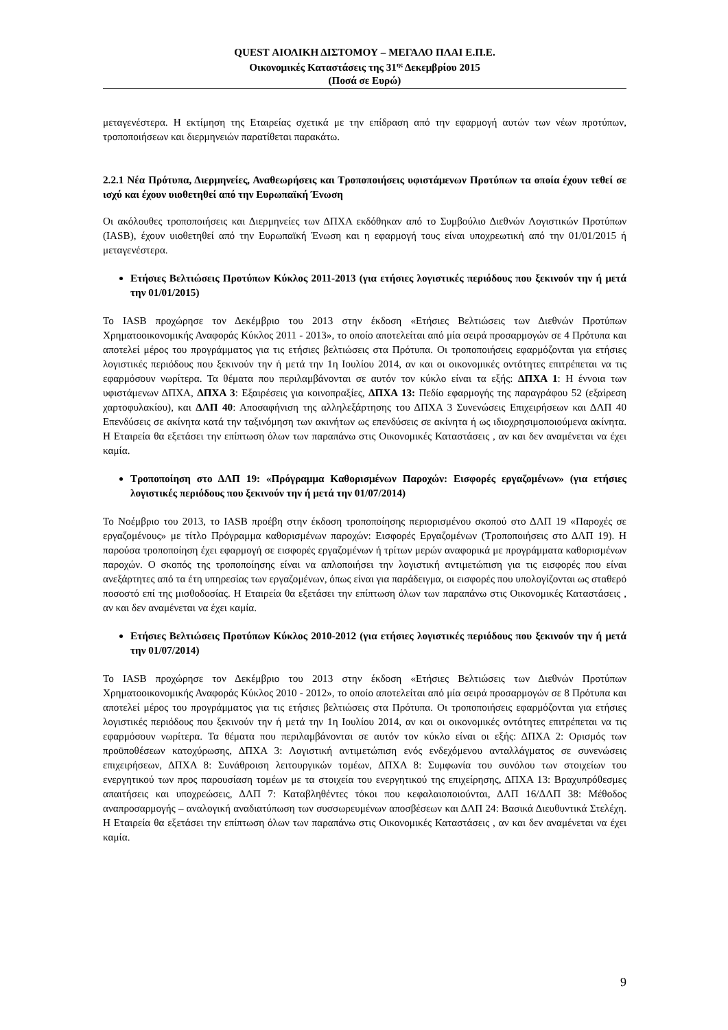QUEST ΑΙΟΛΙΚΗ ΔΙΣΤΟΜΟΥ – ΜΕΓΑΛΟ ΠΛΑΙ Ε.Π.Ε.
Οικονομικές Καταστάσεις της 31<sup>ης</sup> Δεκεμβρίου 2015
(Ποσά σε Ευρώ)
μεταγενέστερα. Η εκτίμηση της Εταιρείας σχετικά με την επίδραση από την εφαρμογή αυτών των νέων προτύπων, τροποποιήσεων και διερμηνειών παρατίθεται παρακάτω.
2.2.1 Νέα Πρότυπα, Διερμηνείες, Αναθεωρήσεις και Τροποποιήσεις υφιστάμενων Προτύπων τα οποία έχουν τεθεί σε ισχύ και έχουν υιοθετηθεί από την Ευρωπαϊκή Ένωση
Οι ακόλουθες τροποποιήσεις και Διερμηνείες των ΔΠΧΑ εκδόθηκαν από το Συμβούλιο Διεθνών Λογιστικών Προτύπων (IASB), έχουν υιοθετηθεί από την Ευρωπαϊκή Ένωση και η εφαρμογή τους είναι υποχρεωτική από την 01/01/2015 ή μεταγενέστερα.
Ετήσιες Βελτιώσεις Προτύπων Κύκλος 2011-2013 (για ετήσιες λογιστικές περιόδους που ξεκινούν την ή μετά την 01/01/2015)
Το IASB προχώρησε τον Δεκέμβριο του 2013 στην έκδοση «Ετήσιες Βελτιώσεις των Διεθνών Προτύπων Χρηματοοικονομικής Αναφοράς Κύκλος 2011 - 2013», το οποίο αποτελείται από μία σειρά προσαρμογών σε 4 Πρότυπα και αποτελεί μέρος του προγράμματος για τις ετήσιες βελτιώσεις στα Πρότυπα. Οι τροποποιήσεις εφαρμόζονται για ετήσιες λογιστικές περιόδους που ξεκινούν την ή μετά την 1η Ιουλίου 2014, αν και οι οικονομικές οντότητες επιτρέπεται να τις εφαρμόσουν νωρίτερα. Τα θέματα που περιλαμβάνονται σε αυτόν τον κύκλο είναι τα εξής: ΔΠΧΑ 1: Η έννοια των υφιστάμενων ΔΠΧΑ, ΔΠΧΑ 3: Εξαιρέσεις για κοινοπραξίες, ΔΠΧΑ 13: Πεδίο εφαρμογής της παραγράφου 52 (εξαίρεση χαρτοφυλακίου), και ΔΛΠ 40: Αποσαφήνιση της αλληλεξάρτησης του ΔΠΧΑ 3 Συνενώσεις Επιχειρήσεων και ΔΛΠ 40 Επενδύσεις σε ακίνητα κατά την ταξινόμηση των ακινήτων ως επενδύσεις σε ακίνητα ή ως ιδιοχρησιμοποιούμενα ακίνητα. Η Εταιρεία θα εξετάσει την επίπτωση όλων των παραπάνω στις Οικονομικές Καταστάσεις , αν και δεν αναμένεται να έχει καμία.
Τροποποίηση στο ΔΛΠ 19: «Πρόγραμμα Καθορισμένων Παροχών: Εισφορές εργαζομένων» (για ετήσιες λογιστικές περιόδους που ξεκινούν την ή μετά την 01/07/2014)
Το Νοέμβριο του 2013, το IASB προέβη στην έκδοση τροποποίησης περιορισμένου σκοπού στο ΔΛΠ 19 «Παροχές σε εργαζομένους» με τίτλο Πρόγραμμα καθορισμένων παροχών: Εισφορές Εργαζομένων (Τροποποιήσεις στο ΔΛΠ 19). Η παρούσα τροποποίηση έχει εφαρμογή σε εισφορές εργαζομένων ή τρίτων μερών αναφορικά με προγράμματα καθορισμένων παροχών. Ο σκοπός της τροποποίησης είναι να απλοποιήσει την λογιστική αντιμετώπιση για τις εισφορές που είναι ανεξάρτητες από τα έτη υπηρεσίας των εργαζομένων, όπως είναι για παράδειγμα, οι εισφορές που υπολογίζονται ως σταθερό ποσοστό επί της μισθοδοσίας. Η Εταιρεία θα εξετάσει την επίπτωση όλων των παραπάνω στις Οικονομικές Καταστάσεις , αν και δεν αναμένεται να έχει καμία.
Ετήσιες Βελτιώσεις Προτύπων Κύκλος 2010-2012 (για ετήσιες λογιστικές περιόδους που ξεκινούν την ή μετά την 01/07/2014)
Το IASB προχώρησε τον Δεκέμβριο του 2013 στην έκδοση «Ετήσιες Βελτιώσεις των Διεθνών Προτύπων Χρηματοοικονομικής Αναφοράς Κύκλος 2010 - 2012», το οποίο αποτελείται από μία σειρά προσαρμογών σε 8 Πρότυπα και αποτελεί μέρος του προγράμματος για τις ετήσιες βελτιώσεις στα Πρότυπα. Οι τροποποιήσεις εφαρμόζονται για ετήσιες λογιστικές περιόδους που ξεκινούν την ή μετά την 1η Ιουλίου 2014, αν και οι οικονομικές οντότητες επιτρέπεται να τις εφαρμόσουν νωρίτερα. Τα θέματα που περιλαμβάνονται σε αυτόν τον κύκλο είναι οι εξής: ΔΠΧΑ 2: Ορισμός των προϋποθέσεων κατοχύρωσης, ΔΠΧΑ 3: Λογιστική αντιμετώπιση ενός ενδεχόμενου ανταλλάγματος σε συνενώσεις επιχειρήσεων, ΔΠΧΑ 8: Συνάθροιση λειτουργικών τομέων, ΔΠΧΑ 8: Συμφωνία του συνόλου των στοιχείων του ενεργητικού των προς παρουσίαση τομέων με τα στοιχεία του ενεργητικού της επιχείρησης, ΔΠΧΑ 13: Βραχυπρόθεσμες απαιτήσεις και υποχρεώσεις, ΔΛΠ 7: Καταβληθέντες τόκοι που κεφαλαιοποιούνται, ΔΛΠ 16/ΔΛΠ 38: Μέθοδος αναπροσαρμογής – αναλογική αναδιατύπωση των συσσωρευμένων αποσβέσεων και ΔΛΠ 24: Βασικά Διευθυντικά Στελέχη. Η Εταιρεία θα εξετάσει την επίπτωση όλων των παραπάνω στις Οικονομικές Καταστάσεις , αν και δεν αναμένεται να έχει καμία.
9